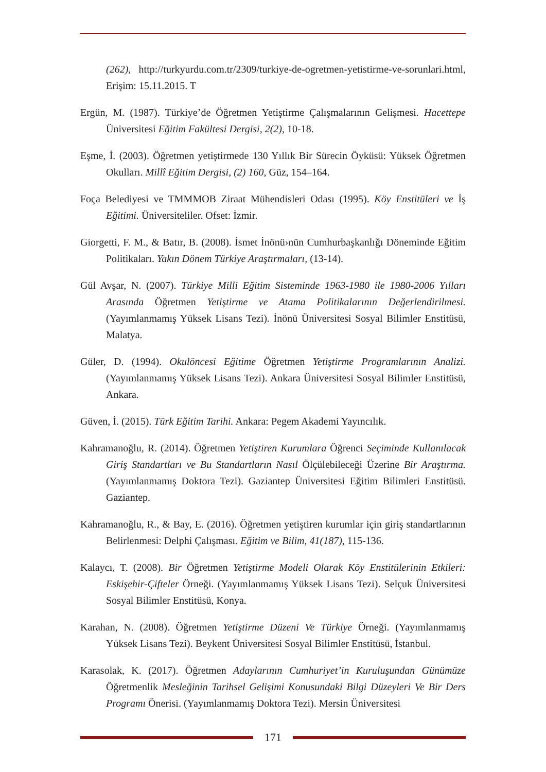(262), http://turkyurdu.com.tr/2309/turkiye-de-ogretmen-yetistirme-ve-sorunlari.html, Erişim: 15.11.2015. T
Ergün, M. (1987). Türkiye’de Öğretmen Yetiştirme Çalışmalarının Gelişmesi. Hacettepe Üniversitesi Eğitim Fakültesi Dergisi, 2(2), 10-18.
Eşme, İ. (2003). Öğretmen yetiştirmede 130 Yıllık Bir Sürecin Öyküsü: Yüksek Öğretmen Okulları. Millî Eğitim Dergisi, (2) 160, Güz, 154–164.
Foça Belediyesi ve TMMMOB Ziraat Mühendisleri Odası (1995). Köy Enstitüleri ve İş Eğitimi. Üniversiteliler. Ofset: İzmir.
Giorgetti, F. M., & Batır, B. (2008). İsmet İnönü›nün Cumhurbaşkanlığı Döneminde Eğitim Politikaları. Yakın Dönem Türkiye Araştırmaları, (13-14).
Gül Avşar, N. (2007). Türkiye Milli Eğitim Sisteminde 1963-1980 ile 1980-2006 Yılları Arasında Öğretmen Yetiştirme ve Atama Politikalarının Değerlendirilmesi. (Yayımlanmamış Yüksek Lisans Tezi). İnönü Üniversitesi Sosyal Bilimler Enstitüsü, Malatya.
Güler, D. (1994). Okulöncesi Eğitime Öğretmen Yetiştirme Programlarının Analizi. (Yayımlanmamış Yüksek Lisans Tezi). Ankara Üniversitesi Sosyal Bilimler Enstitüsü, Ankara.
Güven, İ. (2015). Türk Eğitim Tarihi. Ankara: Pegem Akademi Yayıncılık.
Kahramanoğlu, R. (2014). Öğretmen Yetiştiren Kurumlara Öğrenci Seçiminde Kullanılacak Giriş Standartları ve Bu Standartların Nasıl Ölçülebileceği Üzerine Bir Araştırma. (Yayımlanmamış Doktora Tezi). Gaziantep Üniversitesi Eğitim Bilimleri Enstitüsü. Gaziantep.
Kahramanoğlu, R., & Bay, E. (2016). Öğretmen yetiştiren kurumlar için giriş standartlarının Belirlenmesi: Delphi Çalışması. Eğitim ve Bilim, 41(187), 115-136.
Kalaycı, T. (2008). Bir Öğretmen Yetiştirme Modeli Olarak Köy Enstitülerinin Etkileri: Eskişehir-Çifteler Örneği. (Yayımlanmamış Yüksek Lisans Tezi). Selçuk Üniversitesi Sosyal Bilimler Enstitüsü, Konya.
Karahan, N. (2008). Öğretmen Yetiştirme Düzeni Ve Türkiye Örneği. (Yayımlanmamış Yüksek Lisans Tezi). Beykent Üniversitesi Sosyal Bilimler Enstitüsü, İstanbul.
Karasolak, K. (2017). Öğretmen Adaylarının Cumhuriyet’in Kuruluşundan Günümüze Öğretmenlik Mesleğinin Tarihsel Gelişimi Konusundaki Bilgi Düzeyleri Ve Bir Ders Programı Önerisi. (Yayımlanmamış Doktora Tezi). Mersin Üniversitesi
171